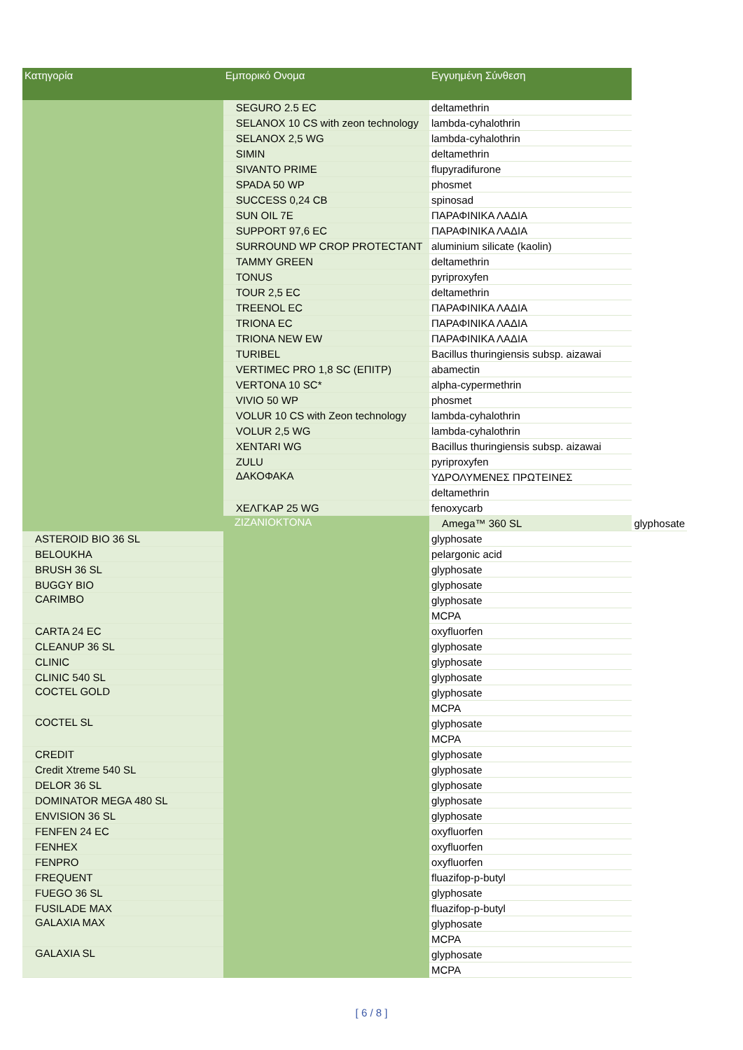| Κατηγορία | Εμπορικό Ονομα | Εγγυημένη Σύνθεση | |
| --- | --- | --- | --- |
| | SEGURO 2.5 EC | deltamethrin | |
| | SELANOX 10 CS with zeon technology | lambda-cyhalothrin | |
| | SELANOX 2,5 WG | lambda-cyhalothrin | |
| | SIMIN | deltamethrin | |
| | SIVANTO PRIME | flupyradifurone | |
| | SPADA 50 WP | phosmet | |
| | SUCCESS 0,24 CB | spinosad | |
| | SUN OIL 7E | ΠΑΡΑΦΙΝΙΚΑ ΛΑΔΙΑ | |
| | SUPPORT 97,6 EC | ΠΑΡΑΦΙΝΙΚΑ ΛΑΔΙΑ | |
| | SURROUND WP CROP PROTECTANT | aluminium silicate (kaolin) | |
| | TAMMY GREEN | deltamethrin | |
| | TONUS | pyriproxyfen | |
| | TOUR 2,5 EC | deltamethrin | |
| | TREENOL EC | ΠΑΡΑΦΙΝΙΚΑ ΛΑΔΙΑ | |
| | TRIONA EC | ΠΑΡΑΦΙΝΙΚΑ ΛΑΔΙΑ | |
| | TRIONA NEW EW | ΠΑΡΑΦΙΝΙΚΑ ΛΑΔΙΑ | |
| | TURIBEL | Bacillus thuringiensis subsp. aizawai | |
| | VERTIMEC PRO 1,8 SC (ΕΠΙΤΡ) | abamectin | |
| | VERTONA 10 SC* | alpha-cypermethrin | |
| | VIVIO 50 WP | phosmet | |
| | VOLUR 10 CS with Zeon technology | lambda-cyhalothrin | |
| | VOLUR 2,5 WG | lambda-cyhalothrin | |
| | XENTARI WG | Bacillus thuringiensis subsp. aizawai | |
| | ZULU | pyriproxyfen | |
| | ΔΑΚΟΦΑΚΑ | ΥΔΡΟΛΥΜΕΝΕΣ ΠΡΩΤΕΙΝΕΣ | |
| | | deltamethrin | |
| | ΧΕΛΓΚΑΡ 25 WG | fenoxycarb | |
| | ZIZANIOKTONA | Amega™ 360 SL | glyphosate |
| ASTEROID BIO 36 SL | | glyphosate | |
| BELOUKHA | | pelargonic acid | |
| BRUSH 36 SL | | glyphosate | |
| BUGGY BIO | | glyphosate | |
| CARIMBO | | glyphosate | |
| | | MCPA | |
| CARTA 24 EC | | oxyfluorfen | |
| CLEANUP 36 SL | | glyphosate | |
| CLINIC | | glyphosate | |
| CLINIC 540 SL | | glyphosate | |
| COCTEL GOLD | | glyphosate | |
| | | MCPA | |
| COCTEL SL | | glyphosate | |
| | | MCPA | |
| CREDIT | | glyphosate | |
| Credit Xtreme 540 SL | | glyphosate | |
| DELOR 36 SL | | glyphosate | |
| DOMINATOR MEGA 480 SL | | glyphosate | |
| ENVISION 36 SL | | glyphosate | |
| FENFEN 24 EC | | oxyfluorfen | |
| FENHEX | | oxyfluorfen | |
| FENPRO | | oxyfluorfen | |
| FREQUENT | | fluazifop-p-butyl | |
| FUEGO 36 SL | | glyphosate | |
| FUSILADE MAX | | fluazifop-p-butyl | |
| GALAXIA MAX | | glyphosate | |
| | | MCPA | |
| GALAXIA SL | | glyphosate | |
| | | MCPA | |
[ 6 / 8 ]